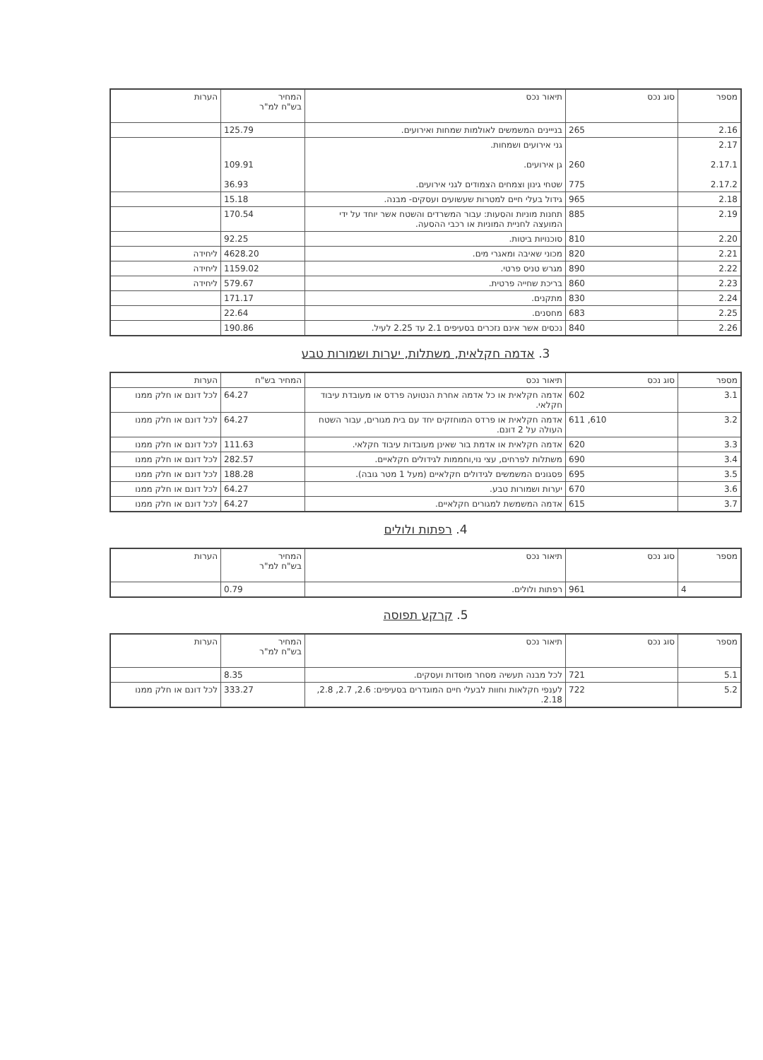| מספר | סוג נכס | תיאור נכס | המחיר בש"ח למ"ר | הערות |
| --- | --- | --- | --- | --- |
| 2.16 | 265 | בנייינים המשמשים לאולמות שמחות ואירועים. | 125.79 | |
| 2.17 2.17.1 2.17.2 | 260 775 | גני אירועים ושמחות. גן אירועים. שטחי גינון וצמחים הצמודים לגני אירועים. | 109.91 36.93 | |
| 2.18 | 965 | גידול בעלי חיים למטרות שעשועים ועסקים- מבנה. | 15.18 | |
| 2.19 | 885 | תחנות מוניות והסעות: עבור המשרדים והשטח אשר יוחד על ידי המועצה לחניית המוניות או רכבי ההסעה. | 170.54 | |
| 2.20 | 810 | סוכנויות ביטות. | 92.25 | |
| 2.21 | 820 | מכוני שאיבה ומאגרי מים. | 4628.20 | ליחידה |
| 2.22 | 890 | מגרש טניס פרטי. | 1159.02 | ליחידה |
| 2.23 | 860 | בריכת שחייה פרטית. | 579.67 | ליחידה |
| 2.24 | 830 | מתקנים. | 171.17 | |
| 2.25 | 683 | מחסנים. | 22.64 | |
| 2.26 | 840 | נכסים אשר אינם נזכרים בסעיפים 2.1 עד 2.25 לעיל. | 190.86 | |
3. אדמה חקלאית, משתלות, יערות ושמורות טבע
| מספר | סוג נכס | תיאור נכס | המחיר בש"ח | הערות |
| --- | --- | --- | --- | --- |
| 3.1 | 602 | אדמה חקלאית או כל אדמה אחרת הנטועה פרדס או מעובדת עיבוד חקלאי. | 64.27 | לכל דונם או חלק ממנו |
| 3.2 | 610, 611 | אדמה חקלאית או פרדס המוחזקים יחד עם בית מגורים, עבור השטח העולה על 2 דונם. | 64.27 | לכל דונם או חלק ממנו |
| 3.3 | 620 | אדמה חקלאית או אדמת בור שאינן מעובדות עיבוד חקלאי. | 111.63 | לכל דונם או חלק ממנו |
| 3.4 | 690 | משתלות לפרחים, עצי נוי,וחממות לגידולים חקלאיים. | 282.57 | לכל דונם או חלק ממנו |
| 3.5 | 695 | פסגונים המשמשים לגידולים חקלאיים (מעל 1 מטר גובה). | 188.28 | לכל דונם או חלק ממנו |
| 3.6 | 670 | יערות ושמורות טבע. | 64.27 | לכל דונם או חלק ממנו |
| 3.7 | 615 | אדמה המשמשת למגורים חקלאיים. | 64.27 | לכל דונם או חלק ממנו |
4. רפתות ולולים
| מספר | סוג נכס | תיאור נכס | המחיר בש"ח למ"ר | הערות |
| --- | --- | --- | --- | --- |
| 4 | 961 | רפתות ולולים. | 0.79 | |
5. קרקע תפוסה
| מספר | סוג נכס | תיאור נכס | המחיר בש"ח למ"ר | הערות |
| --- | --- | --- | --- | --- |
| 5.1 | 721 | לכל מבנה תעשיה מסחר מוסדות ועסקים. | 8.35 | |
| 5.2 | 722 | לענפי חקלאות וחוות לבעלי חיים המוגדרים בסעיפים: 2.6, 2.7, 2.8, 2.18. | 333.27 | לכל דונם או חלק ממנו |